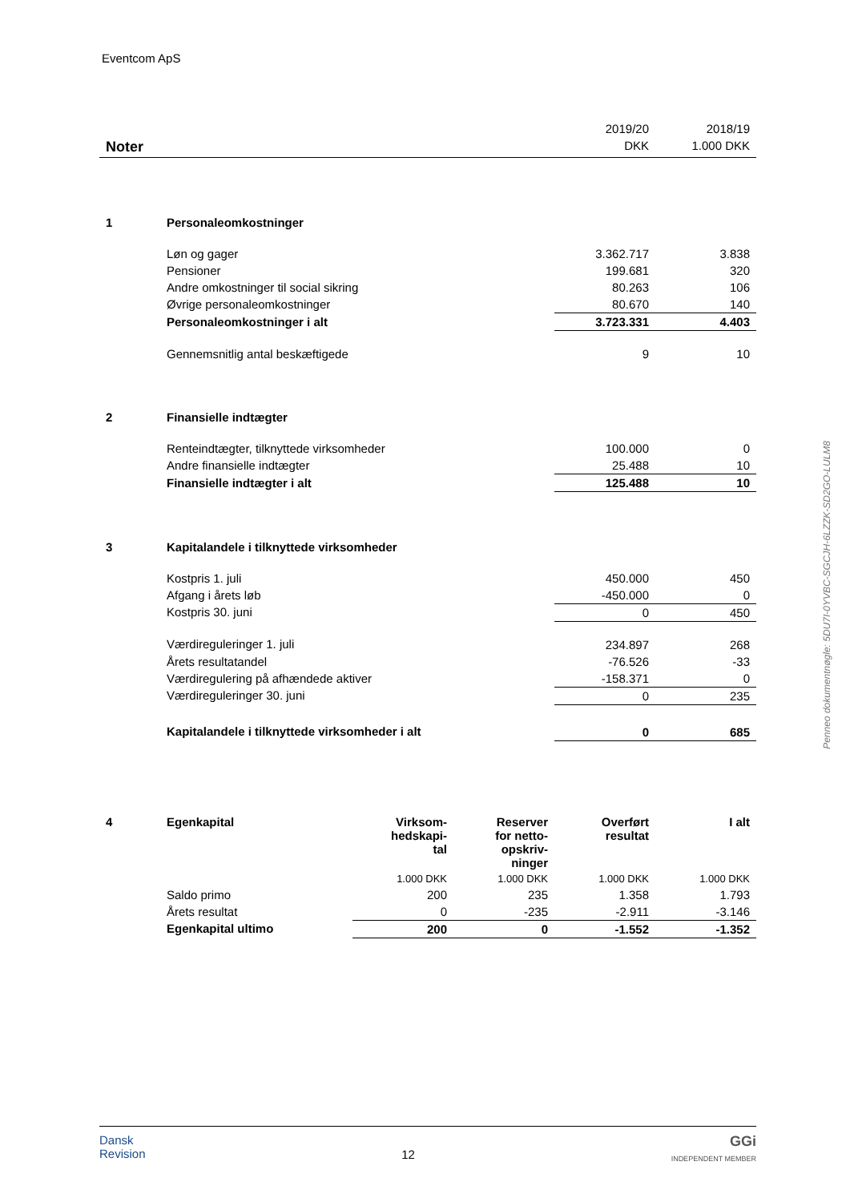Eventcom ApS
| | | 2019/20 | 2018/19 |
| Noter | | DKK | 1.000 DKK |
| 1 | Personaleomkostninger | | |
| | Løn og gager | 3.362.717 | 3.838 |
| | Pensioner | 199.681 | 320 |
| | Andre omkostninger til social sikring | 80.263 | 106 |
| | Øvrige personaleomkostninger | 80.670 | 140 |
| | Personaleomkostninger i alt | 3.723.331 | 4.403 |
| | Gennemsnitlig antal beskæftigede | 9 | 10 |
| 2 | Finansielle indtægter | | |
| | Renteindtægter, tilknyttede virksomheder | 100.000 | 0 |
| | Andre finansielle indtægter | 25.488 | 10 |
| | Finansielle indtægter i alt | 125.488 | 10 |
| 3 | Kapitalandele i tilknyttede virksomheder | | |
| | Kostpris 1. juli | 450.000 | 450 |
| | Afgang i årets løb | -450.000 | 0 |
| | Kostpris 30. juni | 0 | 450 |
| | Værdireguleringer 1. juli | 234.897 | 268 |
| | Årets resultatandel | -76.526 | -33 |
| | Værdiregulering på afhændede aktiver | -158.371 | 0 |
| | Værdireguleringer 30. juni | 0 | 235 |
| | Kapitalandele i tilknyttede virksomheder i alt | 0 | 685 |
| 4 | Egenkapital | Virksom- hedskapi- tal | Reserver for netto- opskriv- ninger | Overført resultat | I alt |
| | | 1.000 DKK | 1.000 DKK | 1.000 DKK | 1.000 DKK |
| | Saldo primo | 200 | 235 | 1.358 | 1.793 |
| | Årets resultat | 0 | -235 | -2.911 | -3.146 |
| | Egenkapital ultimo | 200 | 0 | -1.552 | -1.352 |
Penneo dokumentnøgle: 5DU7I-0YVBC-SGCJH-6LZZK-SD2GO-LULM8
Dansk
Revision
12
GGi
INDEPENDENT MEMBER